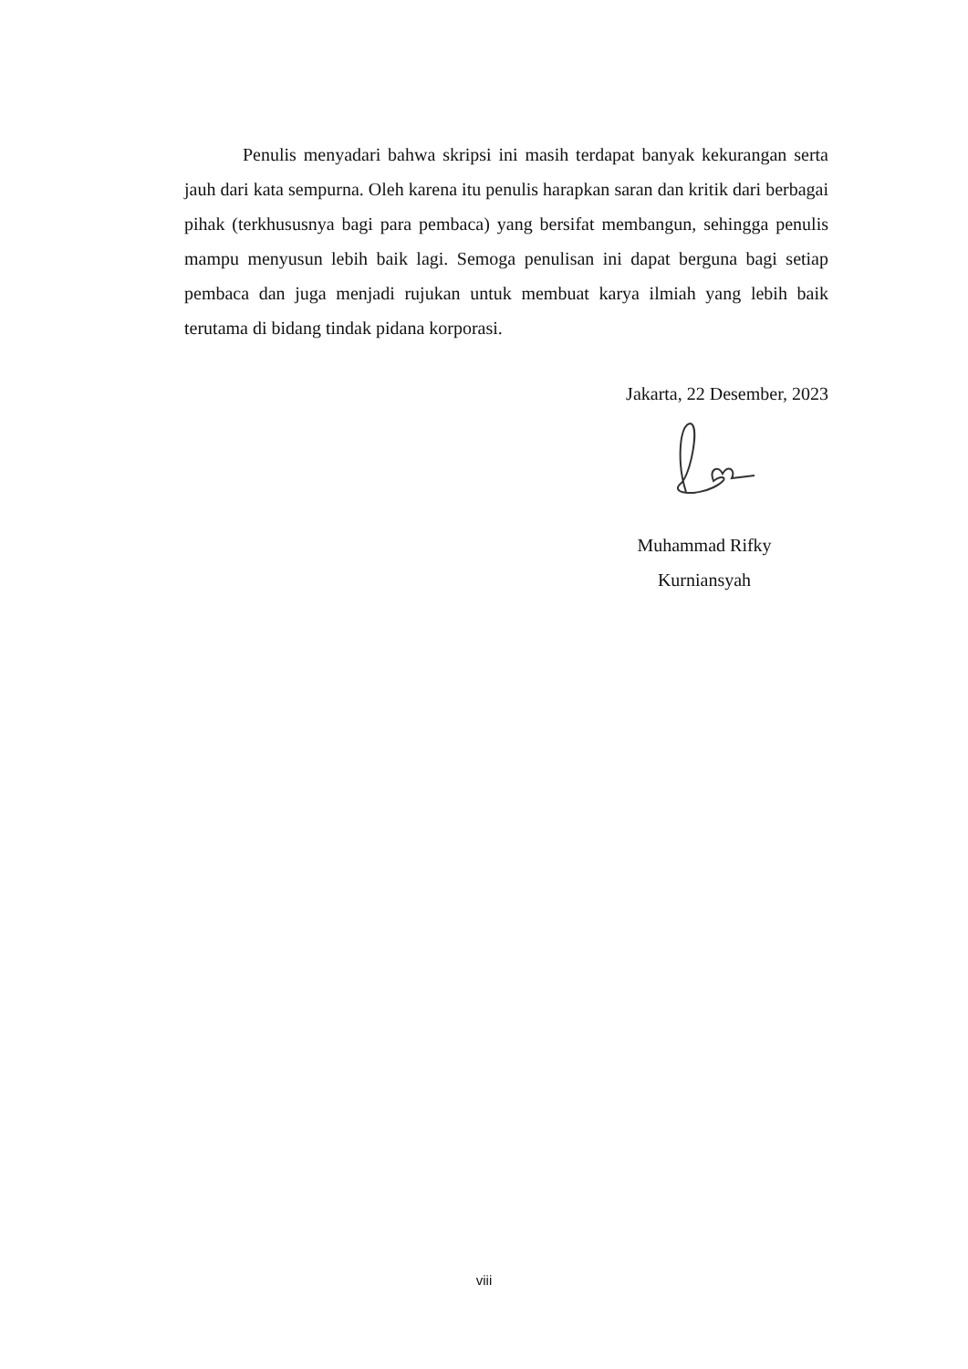Penulis menyadari bahwa skripsi ini masih terdapat banyak kekurangan serta jauh dari kata sempurna. Oleh karena itu penulis harapkan saran dan kritik dari berbagai pihak (terkhususnya bagi para pembaca) yang bersifat membangun, sehingga penulis mampu menyusun lebih baik lagi. Semoga penulisan ini dapat berguna bagi setiap pembaca dan juga menjadi rujukan untuk membuat karya ilmiah yang lebih baik terutama di bidang tindak pidana korporasi.
Jakarta, 22 Desember, 2023
Muhammad Rifky
Kurniansyah
viii